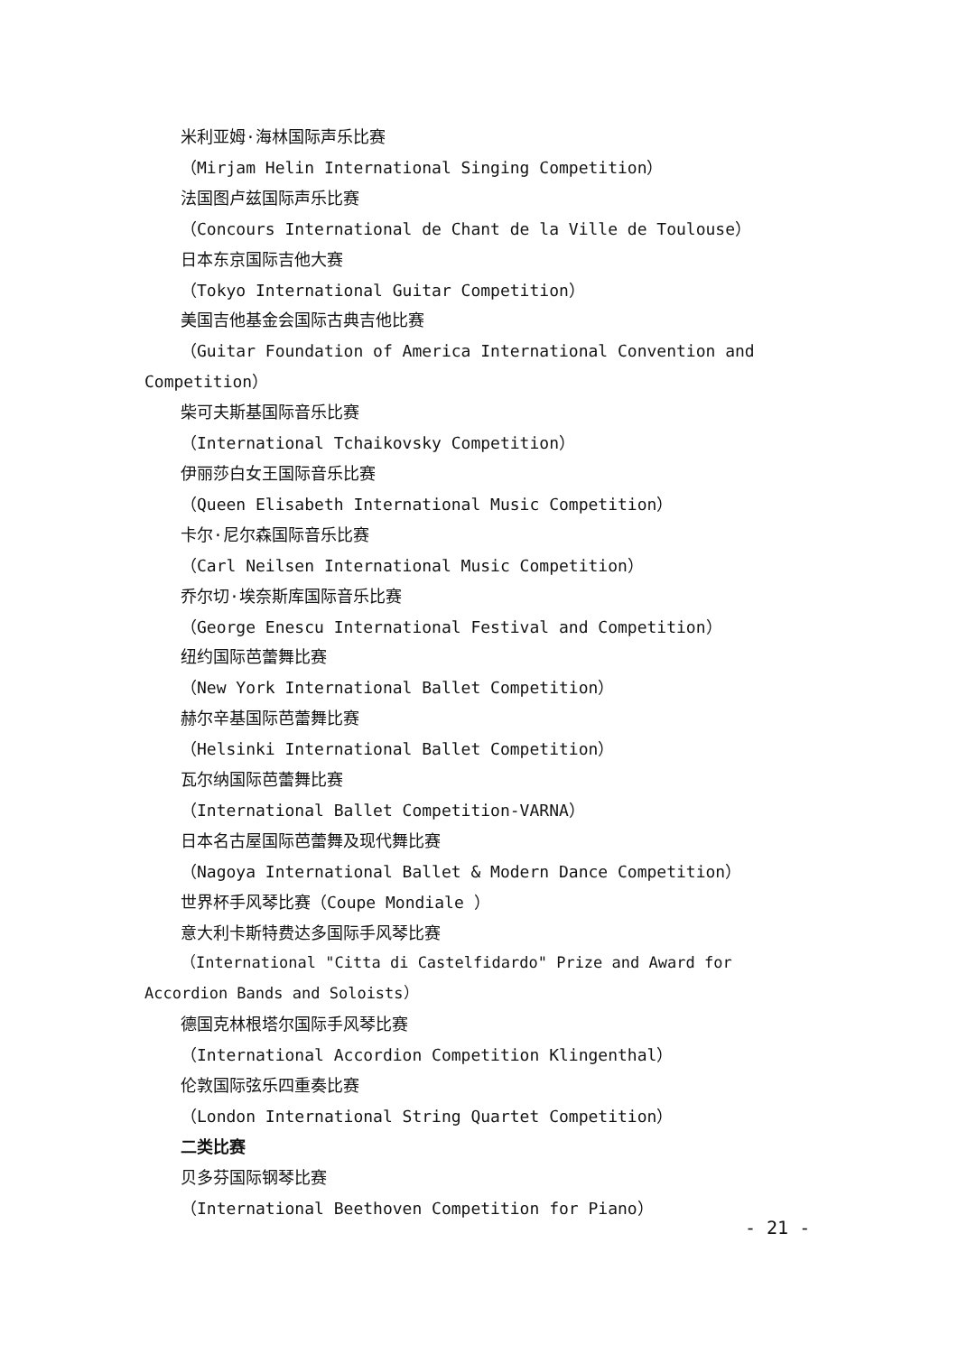米利亚姆·海林国际声乐比赛
（Mirjam Helin International Singing Competition）
法国图卢兹国际声乐比赛
（Concours International de Chant de la Ville de Toulouse）
日本东京国际吉他大赛
（Tokyo International Guitar Competition）
美国吉他基金会国际古典吉他比赛
（Guitar Foundation of America International Convention and Competition）
柴可夫斯基国际音乐比赛
（International Tchaikovsky Competition）
伊丽莎白女王国际音乐比赛
（Queen Elisabeth International Music Competition）
卡尔·尼尔森国际音乐比赛
（Carl Neilsen International Music Competition）
乔尔切·埃奈斯库国际音乐比赛
（George Enescu International Festival and Competition）
纽约国际芭蕾舞比赛
（New York International Ballet Competition）
赫尔辛基国际芭蕾舞比赛
（Helsinki International Ballet Competition）
瓦尔纳国际芭蕾舞比赛
（International Ballet Competition-VARNA）
日本名古屋国际芭蕾舞及现代舞比赛
（Nagoya International Ballet & Modern Dance Competition）
世界杯手风琴比赛（Coupe Mondiale ）
意大利卡斯特费达多国际手风琴比赛
（International "Citta di Castelfidardo" Prize and Award for Accordion Bands and Soloists）
德国克林根塔尔国际手风琴比赛
（International Accordion Competition Klingenthal）
伦敦国际弦乐四重奏比赛
（London International String Quartet Competition）
二类比赛
贝多芬国际钢琴比赛
（International Beethoven Competition for Piano）
- 21 -